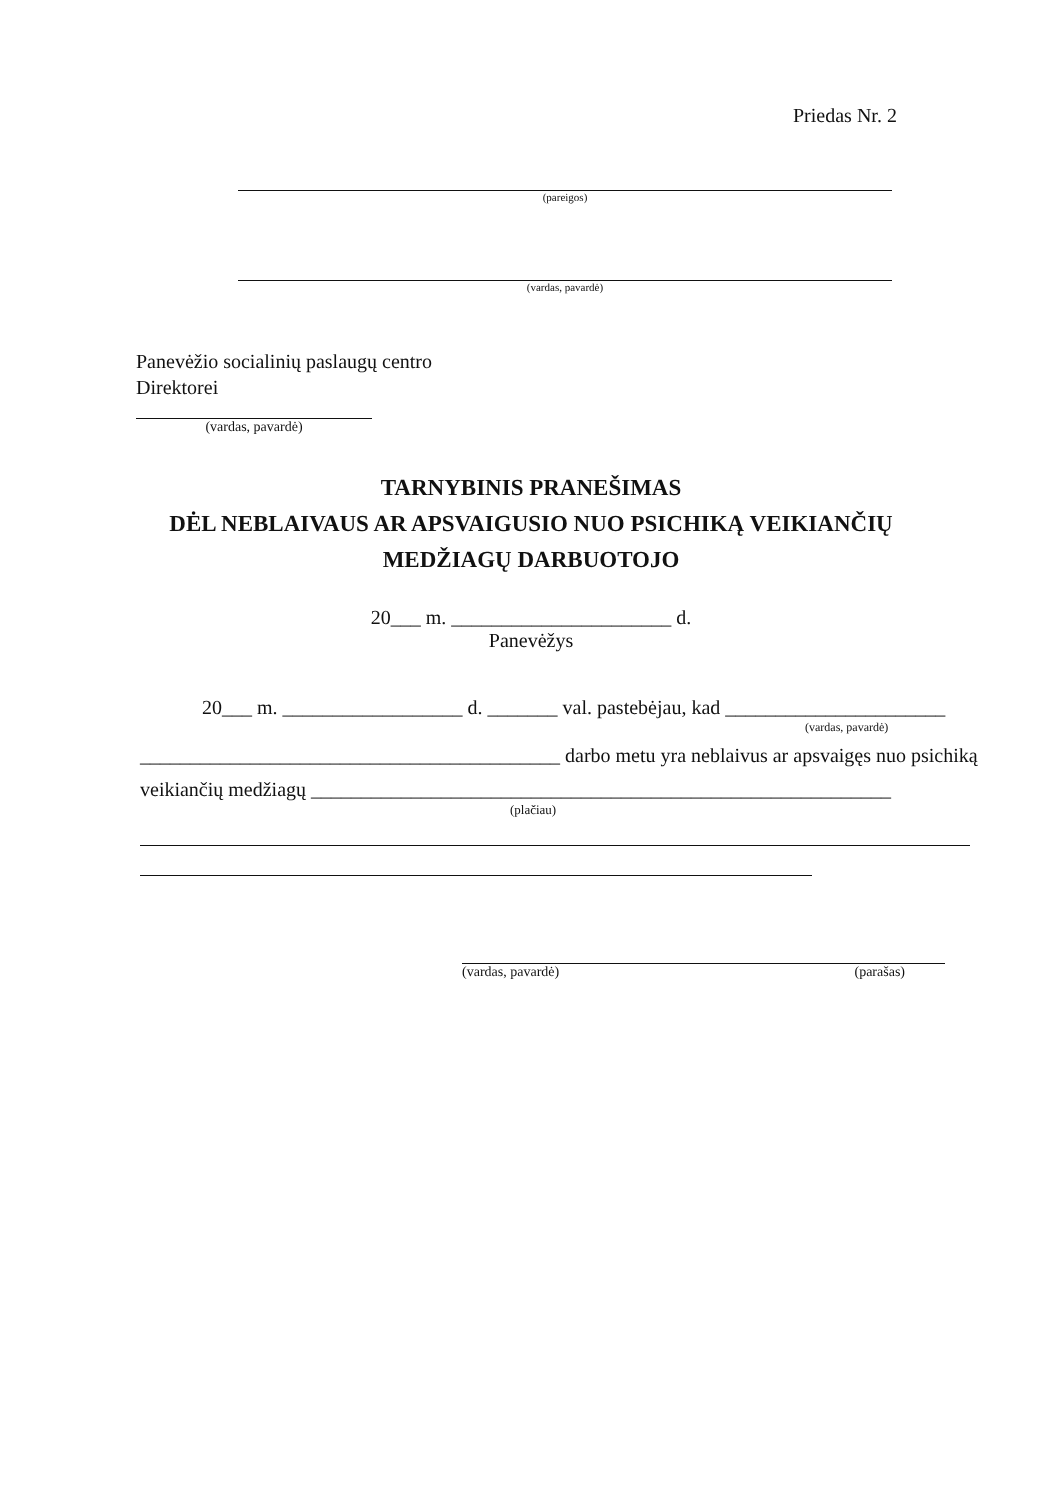Priedas Nr. 2
(pareigos)
(vardas, pavardė)
Panevėžio socialinių paslaugų centro
Direktorei
(vardas, pavardė)
TARNYBINIS PRANEŠIMAS
DĖL NEBLAIVAUS AR APSVAIGUSIO NUO PSICHIKĄ VEIKIANČIŲ
MEDŽIAGŲ DARBUOTOJO
20___ m. ______________________ d.
Panevėžys
20___ m. __________________ d. _______ val. pastebėjau, kad ______________________
(vardas, pavardė)
__________________________________________ darbo metu yra neblaivus ar apsvaigęs nuo psichiką
veikiančių medžiagų __________________________________________________________
(plačiau)
(vardas, pavardė) (parašas)